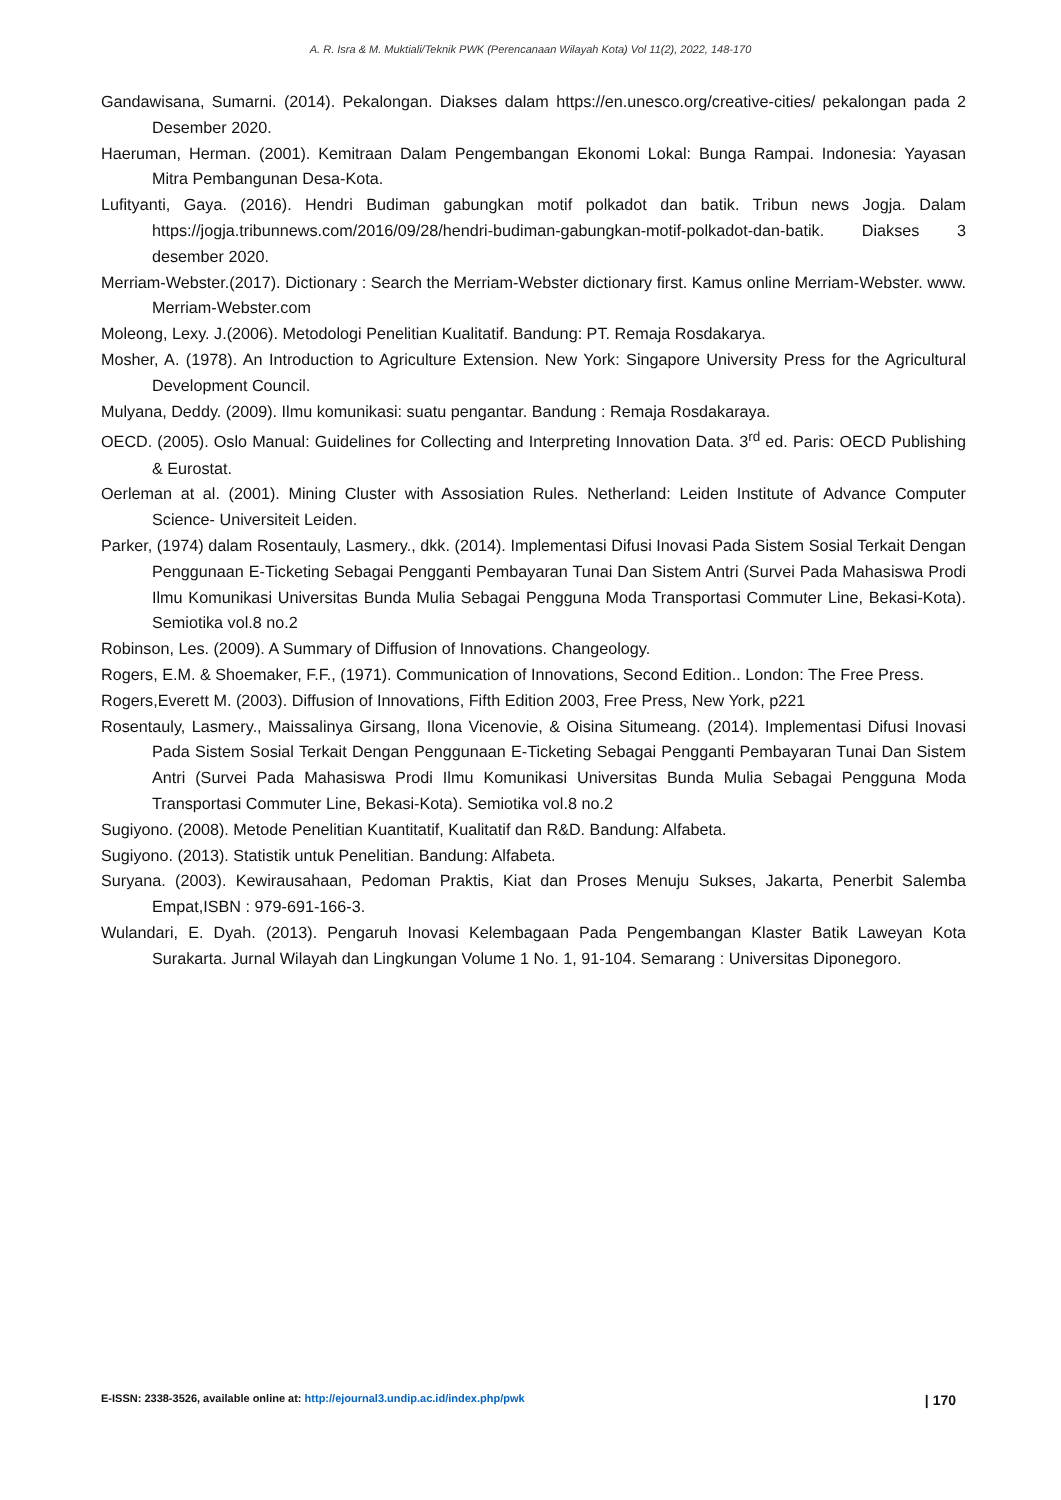A. R. Isra & M. Muktiali/Teknik PWK (Perencanaan Wilayah Kota) Vol 11(2), 2022, 148-170
Gandawisana, Sumarni. (2014). Pekalongan. Diakses dalam https://en.unesco.org/creative-cities/ pekalongan pada 2 Desember 2020.
Haeruman, Herman. (2001). Kemitraan Dalam Pengembangan Ekonomi Lokal: Bunga Rampai. Indonesia: Yayasan Mitra Pembangunan Desa-Kota.
Lufityanti, Gaya. (2016). Hendri Budiman gabungkan motif polkadot dan batik. Tribun news Jogja. Dalam https://jogja.tribunnews.com/2016/09/28/hendri-budiman-gabungkan-motif-polkadot-dan-batik. Diakses 3 desember 2020.
Merriam-Webster.(2017). Dictionary : Search the Merriam-Webster dictionary first. Kamus online Merriam-Webster. www. Merriam-Webster.com
Moleong, Lexy. J.(2006). Metodologi Penelitian Kualitatif. Bandung: PT. Remaja Rosdakarya.
Mosher, A. (1978). An Introduction to Agriculture Extension. New York: Singapore University Press for the Agricultural Development Council.
Mulyana, Deddy. (2009). Ilmu komunikasi: suatu pengantar. Bandung : Remaja Rosdakaraya.
OECD. (2005). Oslo Manual: Guidelines for Collecting and Interpreting Innovation Data. 3<sup>rd</sup> ed. Paris: OECD Publishing & Eurostat.
Oerleman at al. (2001). Mining Cluster with Assosiation Rules. Netherland: Leiden Institute of Advance Computer Science- Universiteit Leiden.
Parker, (1974) dalam Rosentauly, Lasmery., dkk. (2014). Implementasi Difusi Inovasi Pada Sistem Sosial Terkait Dengan Penggunaan E-Ticketing Sebagai Pengganti Pembayaran Tunai Dan Sistem Antri (Survei Pada Mahasiswa Prodi Ilmu Komunikasi Universitas Bunda Mulia Sebagai Pengguna Moda Transportasi Commuter Line, Bekasi-Kota). Semiotika vol.8 no.2
Robinson, Les. (2009). A Summary of Diffusion of Innovations. Changeology.
Rogers, E.M. & Shoemaker, F.F., (1971). Communication of Innovations, Second Edition.. London: The Free Press.
Rogers,Everett M. (2003). Diffusion of Innovations, Fifth Edition 2003, Free Press, New York, p221
Rosentauly, Lasmery., Maissalinya Girsang, Ilona Vicenovie, & Oisina Situmeang. (2014). Implementasi Difusi Inovasi Pada Sistem Sosial Terkait Dengan Penggunaan E-Ticketing Sebagai Pengganti Pembayaran Tunai Dan Sistem Antri (Survei Pada Mahasiswa Prodi Ilmu Komunikasi Universitas Bunda Mulia Sebagai Pengguna Moda Transportasi Commuter Line, Bekasi-Kota). Semiotika vol.8 no.2
Sugiyono. (2008). Metode Penelitian Kuantitatif, Kualitatif dan R&D. Bandung: Alfabeta.
Sugiyono. (2013). Statistik untuk Penelitian. Bandung: Alfabeta.
Suryana. (2003). Kewirausahaan, Pedoman Praktis, Kiat dan Proses Menuju Sukses, Jakarta, Penerbit Salemba Empat,ISBN : 979-691-166-3.
Wulandari, E. Dyah. (2013). Pengaruh Inovasi Kelembagaan Pada Pengembangan Klaster Batik Laweyan Kota Surakarta. Jurnal Wilayah dan Lingkungan Volume 1 No. 1, 91-104. Semarang : Universitas Diponegoro.
E-ISSN: 2338-3526, available online at: http://ejournal3.undip.ac.id/index.php/pwk | 170